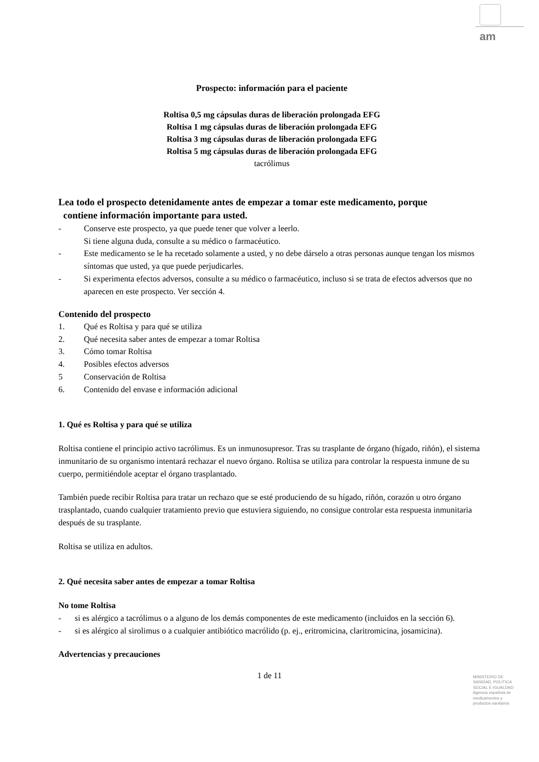am
Prospecto: información para el paciente
Roltisa 0,5 mg cápsulas duras de liberación prolongada EFG
Roltisa 1 mg cápsulas duras de liberación prolongada EFG
Roltisa 3 mg cápsulas duras de liberación prolongada EFG
Roltisa 5 mg cápsulas duras de liberación prolongada EFG
tacrólimus
Lea todo el prospecto detenidamente antes de empezar a tomar este medicamento, porque
contiene información importante para usted.
- Conserve este prospecto, ya que puede tener que volver a leerlo.
Si tiene alguna duda, consulte a su médico o farmacéutico.
- Este medicamento se le ha recetado solamente a usted, y no debe dárselo a otras personas aunque tengan los mismos síntomas que usted, ya que puede perjudicarles.
- Si experimenta efectos adversos, consulte a su médico o farmacéutico, incluso si se trata de efectos adversos que no aparecen en este prospecto. Ver sección 4.
Contenido del prospecto
1. Qué es Roltisa y para qué se utiliza
2. Qué necesita saber antes de empezar a tomar Roltisa
3. Cómo tomar Roltisa
4. Posibles efectos adversos
5 Conservación de Roltisa
6. Contenido del envase e información adicional
1. Qué es Roltisa y para qué se utiliza
Roltisa contiene el principio activo tacrólimus. Es un inmunosupresor. Tras su trasplante de órgano (hígado, riñón), el sistema inmunitario de su organismo intentará rechazar el nuevo órgano. Roltisa se utiliza para controlar la respuesta inmune de su cuerpo, permitiéndole aceptar el órgano trasplantado.
También puede recibir Roltisa para tratar un rechazo que se esté produciendo de su hígado, riñón, corazón u otro órgano trasplantado, cuando cualquier tratamiento previo que estuviera siguiendo, no consigue controlar esta respuesta inmunitaria después de su trasplante.
Roltisa se utiliza en adultos.
2. Qué necesita saber antes de empezar a tomar Roltisa
No tome Roltisa
- si es alérgico a tacrólimus o a alguno de los demás componentes de este medicamento (incluidos en la sección 6).
- si es alérgico al sirolimus o a cualquier antibiótico macrólido (p. ej., eritromicina, claritromicina, josamicina).
Advertencias y precauciones
1 de 11
MINISTERIO DE
SANIDAD, POLITICA
SOCIAL E IGUALDAD
Agencia española de
medicamentos y
productos sanitarios